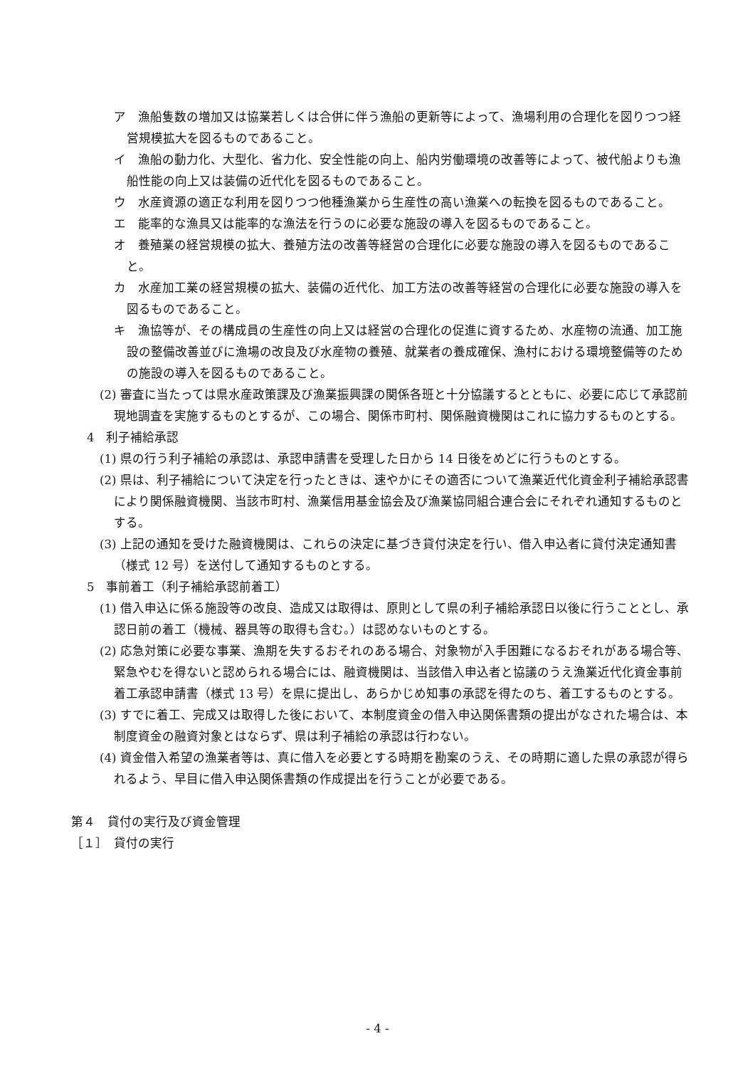ア　漁船隻数の増加又は協業若しくは合併に伴う漁船の更新等によって、漁場利用の合理化を図りつつ経営規模拡大を図るものであること。
イ　漁船の動力化、大型化、省力化、安全性能の向上、船内労働環境の改善等によって、被代船よりも漁船性能の向上又は装備の近代化を図るものであること。
ウ　水産資源の適正な利用を図りつつ他種漁業から生産性の高い漁業への転換を図るものであること。
エ　能率的な漁具又は能率的な漁法を行うのに必要な施設の導入を図るものであること。
オ　養殖業の経営規模の拡大、養殖方法の改善等経営の合理化に必要な施設の導入を図るものであること。
カ　水産加工業の経営規模の拡大、装備の近代化、加工方法の改善等経営の合理化に必要な施設の導入を図るものであること。
キ　漁協等が、その構成員の生産性の向上又は経営の合理化の促進に資するため、水産物の流通、加工施設の整備改善並びに漁場の改良及び水産物の養殖、就業者の養成確保、漁村における環境整備等のための施設の導入を図るものであること。
(2) 審査に当たっては県水産政策課及び漁業振興課の関係各班と十分協議するとともに、必要に応じて承認前現地調査を実施するものとするが、この場合、関係市町村、関係融資機関はこれに協力するものとする。
4　利子補給承認
(1) 県の行う利子補給の承認は、承認申請書を受理した日から 14 日後をめどに行うものとする。
(2) 県は、利子補給について決定を行ったときは、速やかにその適否について漁業近代化資金利子補給承認書により関係融資機関、当該市町村、漁業信用基金協会及び漁業協同組合連合会にそれぞれ通知するものとする。
(3) 上記の通知を受けた融資機関は、これらの決定に基づき貸付決定を行い、借入申込者に貸付決定通知書（様式 12 号）を送付して通知するものとする。
5　事前着工（利子補給承認前着工）
(1) 借入申込に係る施設等の改良、造成又は取得は、原則として県の利子補給承認日以後に行うこととし、承認日前の着工（機械、器具等の取得も含む。）は認めないものとする。
(2) 応急対策に必要な事業、漁期を失するおそれのある場合、対象物が入手困難になるおそれがある場合等、緊急やむを得ないと認められる場合には、融資機関は、当該借入申込者と協議のうえ漁業近代化資金事前着工承認申請書（様式 13 号）を県に提出し、あらかじめ知事の承認を得たのち、着工するものとする。
(3) すでに着工、完成又は取得した後において、本制度資金の借入申込関係書類の提出がなされた場合は、本制度資金の融資対象とはならず、県は利子補給の承認は行わない。
(4) 資金借入希望の漁業者等は、真に借入を必要とする時期を勘案のうえ、その時期に適した県の承認が得られるよう、早目に借入申込関係書類の作成提出を行うことが必要である。
第４　貸付の実行及び資金管理
［１］　貸付の実行
- 4 -